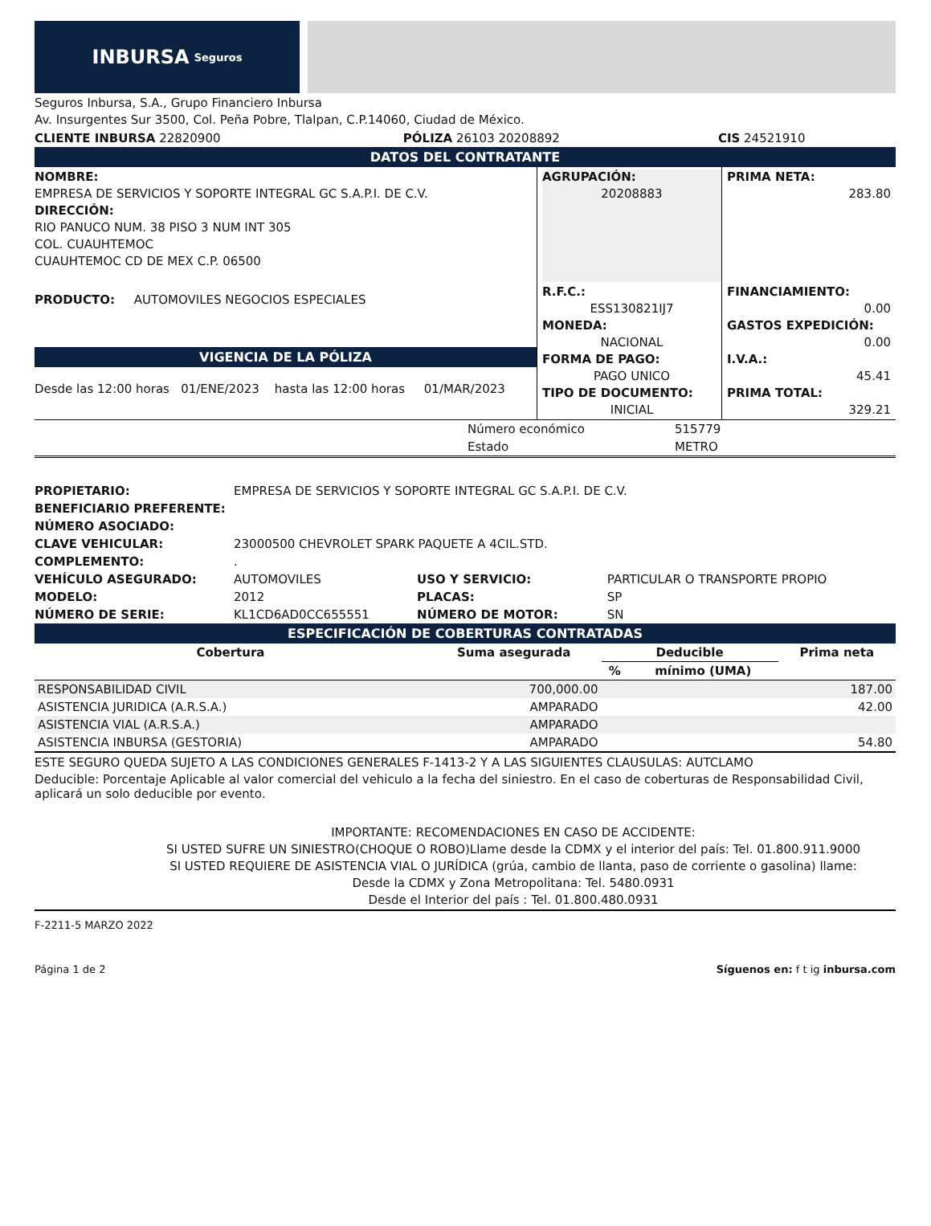INBURSA Seguros
Seguros Inbursa, S.A., Grupo Financiero Inbursa
Av. Insurgentes Sur 3500, Col. Peña Pobre, Tlalpan, C.P.14060, Ciudad de México.
| CLIENTE INBURSA 22820900 | PÓLIZA 26103 20208892 | CIS 24521910 |
DATOS DEL CONTRATANTE
NOMBRE:
EMPRESA DE SERVICIOS Y SOPORTE INTEGRAL GC S.A.P.I. DE C.V.
DIRECCIÓN:
RIO PANUCO NUM. 38 PISO 3 NUM INT 305
COL. CUAUHTEMOC
CUAUHTEMOC CD DE MEX C.P. 06500
PRODUCTO: AUTOMOVILES NEGOCIOS ESPECIALES
VIGENCIA DE LA PÓLIZA
Desde las 12:00 horas 01/ENE/2023 hasta las 12:00 horas 01/MAR/2023
AGRUPACIÓN:
20208883
R.F.C.:
ESS130821IJ7
MONEDA:
NACIONAL
FORMA DE PAGO:
PAGO UNICO
TIPO DE DOCUMENTO:
INICIAL
PRIMA NETA:
283.80
FINANCIAMIENTO:
0.00
GASTOS EXPEDICIÓN:
0.00
I.V.A.:
45.41
PRIMA TOTAL:
329.21
| Número económico | 515779 |
| Estado | METRO |
| PROPIETARIO: | EMPRESA DE SERVICIOS Y SOPORTE INTEGRAL GC S.A.P.I. DE C.V. | | |
| BENEFICIARIO PREFERENTE: | | | |
| NÚMERO ASOCIADO: | | | |
| CLAVE VEHICULAR: | 23000500 CHEVROLET SPARK PAQUETE A 4CIL.STD. | | |
| COMPLEMENTO: | . | | |
| VEHÍCULO ASEGURADO: | AUTOMOVILES | USO Y SERVICIO: | PARTICULAR O TRANSPORTE PROPIO |
| MODELO: | 2012 | PLACAS: | SP |
| NÚMERO DE SERIE: | KL1CD6AD0CC655551 | NÚMERO DE MOTOR: | SN |
ESPECIFICACIÓN DE COBERTURAS CONTRATADAS
| Cobertura | Suma asegurada | Deducible | | Prima neta |
| --- | --- | --- | --- | --- |
| | | % | mínimo (UMA) | |
| RESPONSABILIDAD CIVIL | 700,000.00 | | | 187.00 |
| ASISTENCIA JURIDICA (A.R.S.A.) | AMPARADO | | | 42.00 |
| ASISTENCIA VIAL (A.R.S.A.) | AMPARADO | | | |
| ASISTENCIA INBURSA (GESTORIA) | AMPARADO | | | 54.80 |
ESTE SEGURO QUEDA SUJETO A LAS CONDICIONES GENERALES F-1413-2 Y A LAS SIGUIENTES CLAUSULAS: AUTCLAMO
Deducible: Porcentaje Aplicable al valor comercial del vehiculo a la fecha del siniestro. En el caso de coberturas de Responsabilidad Civil, aplicará un solo deducible por evento.
IMPORTANTE: RECOMENDACIONES EN CASO DE ACCIDENTE:
SI USTED SUFRE UN SINIESTRO(CHOQUE O ROBO)Llame desde la CDMX y el interior del país: Tel. 01.800.911.9000
SI USTED REQUIERE DE ASISTENCIA VIAL O JURÍDICA (grúa, cambio de llanta, paso de corriente o gasolina) llame:
Desde la CDMX y Zona Metropolitana: Tel. 5480.0931
Desde el Interior del país : Tel. 01.800.480.0931
F-2211-5 MARZO 2022
Página 1 de 2 Síguenos en: f t ig inbursa.com